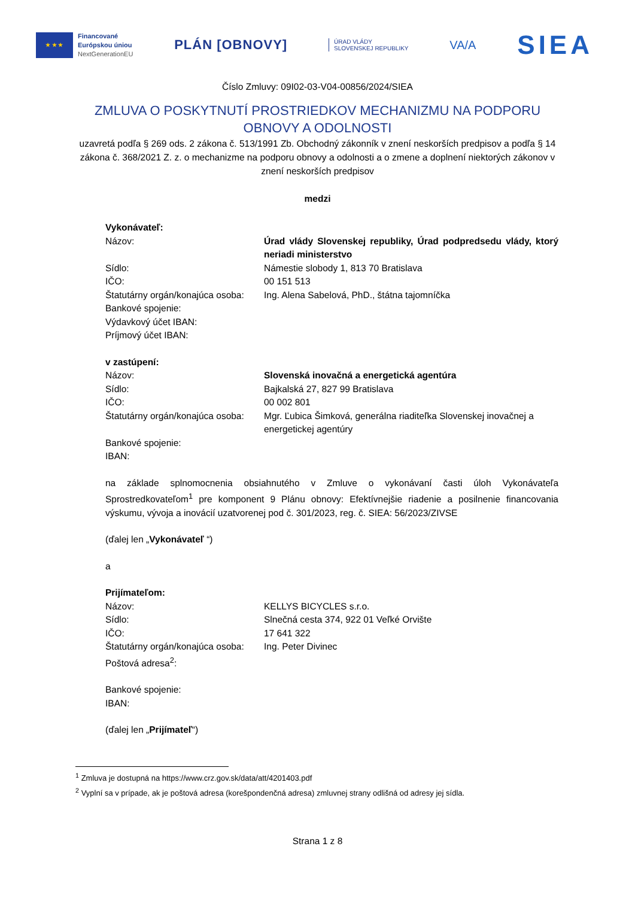★ ★ ★
Financované
Európskou úniou
NextGenerationEU
PLÁN [OBNOVY]
ÚRAD VLÁDY
SLOVENSKEJ REPUBLIKY
VA/A
SIEA
Číslo Zmluvy: 09I02-03-V04-00856/2024/SIEA
ZMLUVA O POSKYTNUTÍ PROSTRIEDKOV MECHANIZMU NA PODPORU OBNOVY A ODOLNOSTI
uzavretá podľa § 269 ods. 2 zákona č. 513/1991 Zb. Obchodný zákonník v znení neskorších predpisov a podľa § 14 zákona č. 368/2021 Z. z. o mechanizme na podporu obnovy a odolnosti a o zmene a doplnení niektorých zákonov v znení neskorších predpisov
medzi
Vykonávateľ:
Názov: Úrad vlády Slovenskej republiky, Úrad podpredsedu vlády, ktorý neriadi ministerstvo
Sídlo: Námestie slobody 1, 813 70 Bratislava
IČO: 00 151 513
Štatutárny orgán/konajúca osoba:
Ing. Alena Sabelová, PhD., štátna tajomníčka
Bankové spojenie:
Výdavkový účet IBAN:
Príjmový účet IBAN:
v zastúpení:
Názov: Slovenská inovačná a energetická agentúra
Sídlo: Bajkalská 27, 827 99 Bratislava
IČO: 00 002 801
Štatutárny orgán/konajúca osoba:
Mgr. Ľubica Šimková, generálna riaditeľka Slovenskej inovačnej a energetickej agentúry
Bankové spojenie:
IBAN:
na základe splnomocnenia obsiahnutého v Zmluve o vykonávaní časti úloh Vykonávateľa Sprostredkovateľom<sup>1</sup> pre komponent 9 Plánu obnovy: Efektívnejšie riadenie a posilnenie financovania výskumu, vývoja a inovácií uzatvorenej pod č. 301/2023, reg. č. SIEA: 56/2023/ZIVSE
(ďalej len „Vykonávateľ “)
a
Prijímateľom:
Názov: KELLYS BICYCLES s.r.o.
Sídlo: Slnečná cesta 374, 922 01 Veľké Orvište
IČO: 17 641 322
Štatutárny orgán/konajúca osoba:
Ing. Peter Divinec
Poštová adresa<sup>2</sup>:
Bankové spojenie:
IBAN:
(ďalej len „Prijímateľ“)
<sup>1</sup> Zmluva je dostupná na https://www.crz.gov.sk/data/att/4201403.pdf
<sup>2</sup> Vyplní sa v prípade, ak je poštová adresa (korešpondenčná adresa) zmluvnej strany odlišná od adresy jej sídla.
Strana 1 z 8